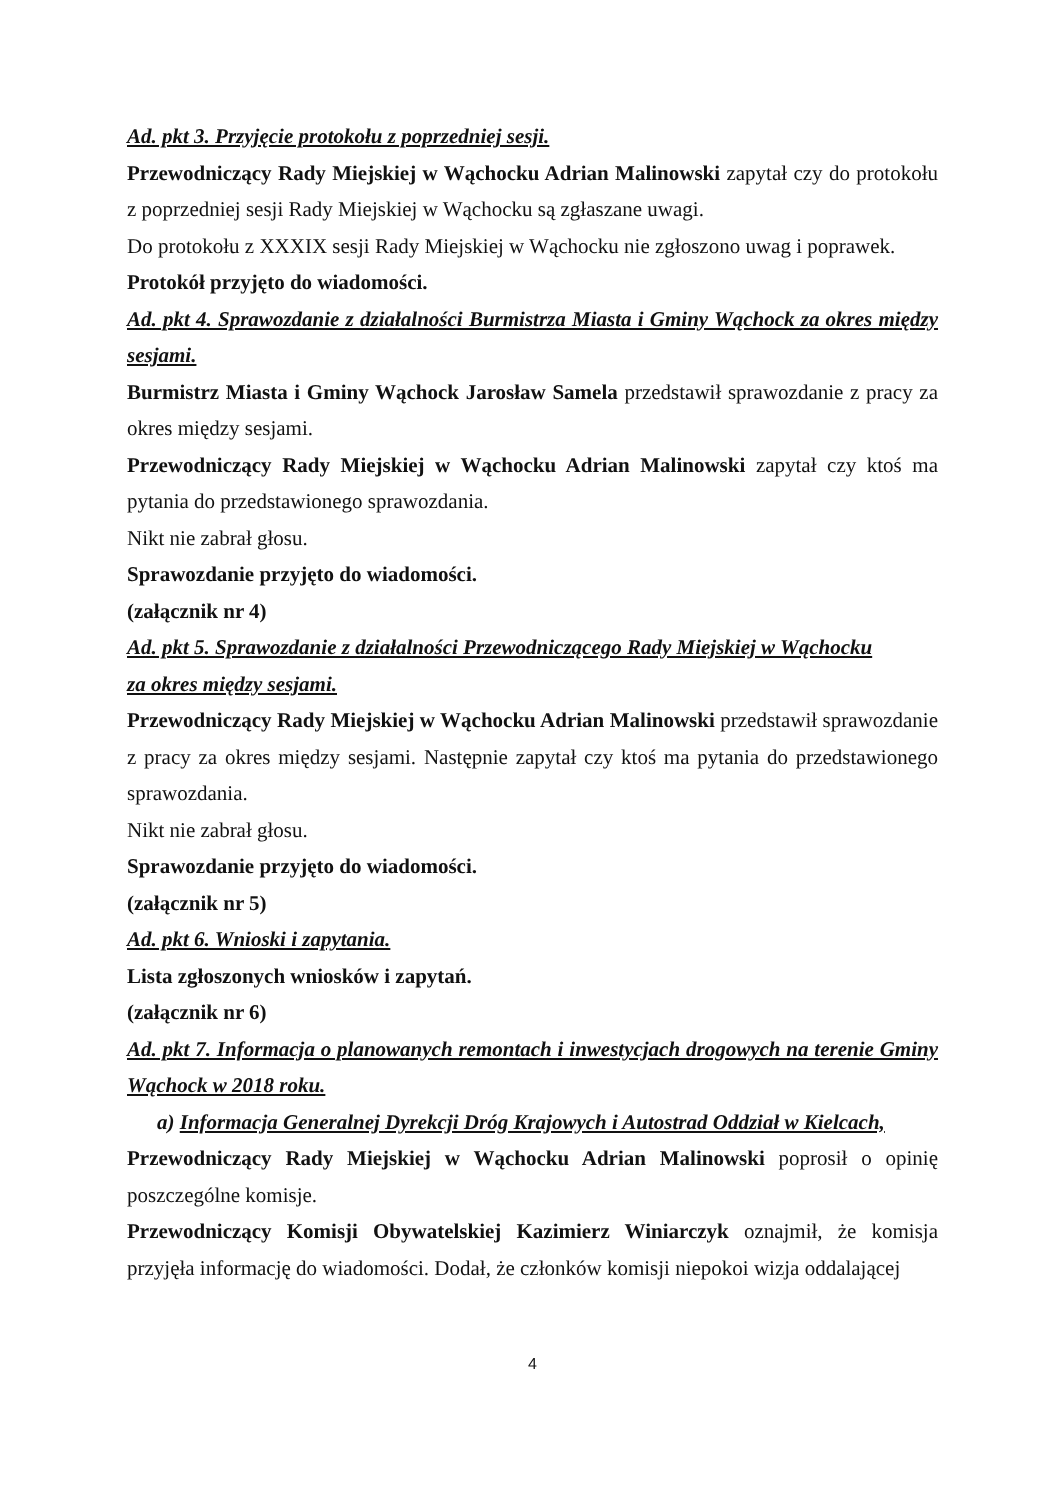Ad. pkt 3. Przyjęcie protokołu z poprzedniej sesji.
Przewodniczący Rady Miejskiej w Wąchocku Adrian Malinowski zapytał czy do protokołu z poprzedniej sesji Rady Miejskiej w Wąchocku są zgłaszane uwagi.
Do protokołu z XXXIX sesji Rady Miejskiej w Wąchocku nie zgłoszono uwag i poprawek.
Protokół przyjęto do wiadomości.
Ad. pkt 4. Sprawozdanie z działalności Burmistrza Miasta i Gminy Wąchock za okres między sesjami.
Burmistrz Miasta i Gminy Wąchock Jarosław Samela przedstawił sprawozdanie z pracy za okres między sesjami.
Przewodniczący Rady Miejskiej w Wąchocku Adrian Malinowski zapytał czy ktoś ma pytania do przedstawionego sprawozdania.
Nikt nie zabrał głosu.
Sprawozdanie przyjęto do wiadomości.
(załącznik nr 4)
Ad. pkt 5. Sprawozdanie z działalności Przewodniczącego Rady Miejskiej w Wąchocku
za okres między sesjami.
Przewodniczący Rady Miejskiej w Wąchocku Adrian Malinowski przedstawił sprawozdanie z pracy za okres między sesjami. Następnie zapytał czy ktoś ma pytania do przedstawionego sprawozdania.
Nikt nie zabrał głosu.
Sprawozdanie przyjęto do wiadomości.
(załącznik nr 5)
Ad. pkt 6. Wnioski i zapytania.
Lista zgłoszonych wniosków i zapytań.
(załącznik nr 6)
Ad. pkt 7. Informacja o planowanych remontach i inwestycjach drogowych na terenie Gminy Wąchock w 2018 roku.
a) Informacja Generalnej Dyrekcji Dróg Krajowych i Autostrad Oddział w Kielcach,
Przewodniczący Rady Miejskiej w Wąchocku Adrian Malinowski poprosił o opinię poszczególne komisje.
Przewodniczący Komisji Obywatelskiej Kazimierz Winiarczyk oznajmił, że komisja przyjęła informację do wiadomości. Dodał, że członków komisji niepokoi wizja oddalającej
4